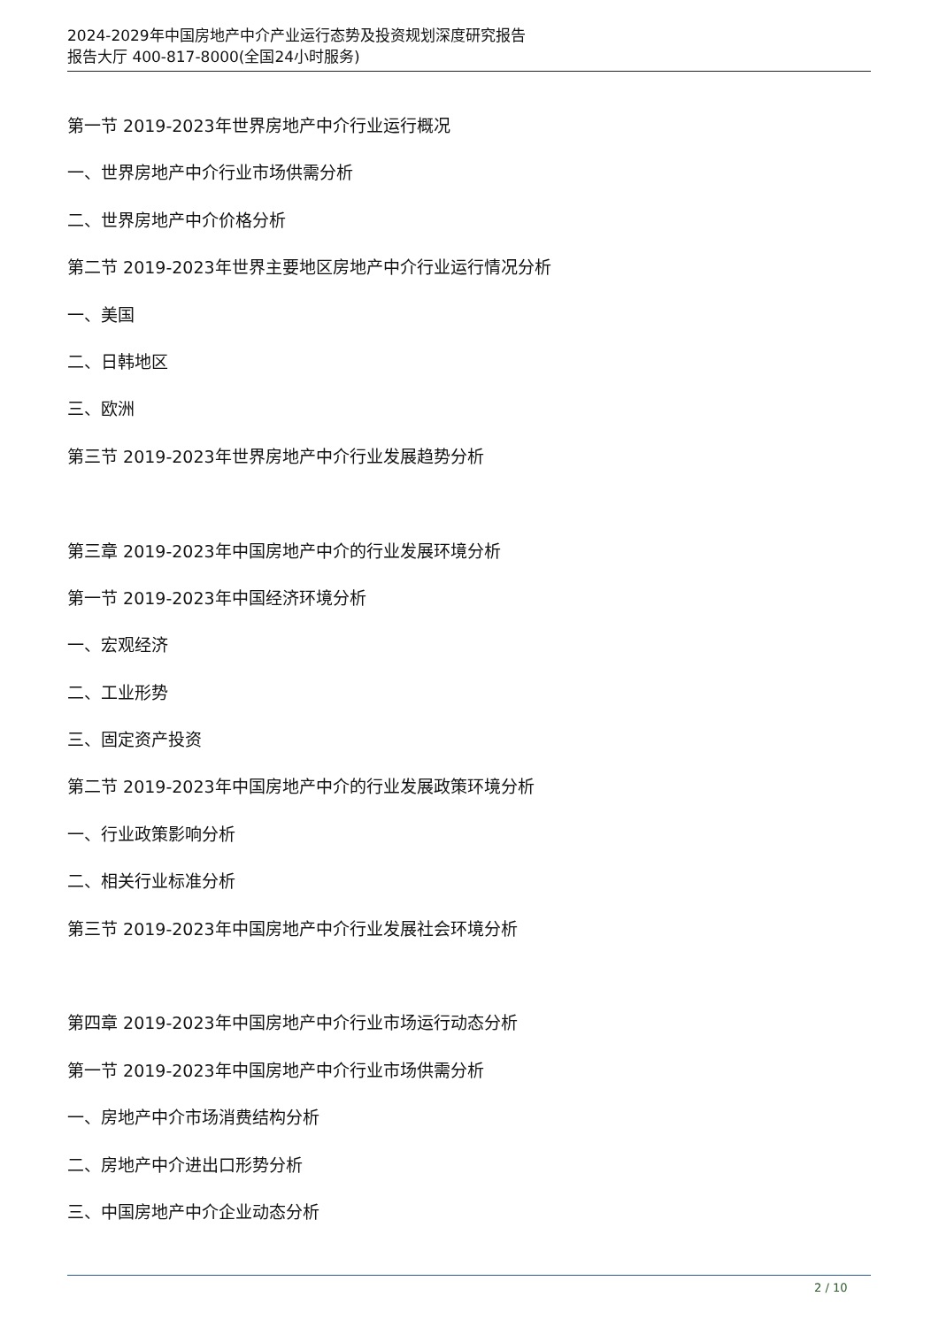2024-2029年中国房地产中介产业运行态势及投资规划深度研究报告
报告大厅 400-817-8000(全国24小时服务)
第一节 2019-2023年世界房地产中介行业运行概况
一、世界房地产中介行业市场供需分析
二、世界房地产中介价格分析
第二节 2019-2023年世界主要地区房地产中介行业运行情况分析
一、美国
二、日韩地区
三、欧洲
第三节 2019-2023年世界房地产中介行业发展趋势分析
第三章 2019-2023年中国房地产中介的行业发展环境分析
第一节 2019-2023年中国经济环境分析
一、宏观经济
二、工业形势
三、固定资产投资
第二节 2019-2023年中国房地产中介的行业发展政策环境分析
一、行业政策影响分析
二、相关行业标准分析
第三节 2019-2023年中国房地产中介行业发展社会环境分析
第四章 2019-2023年中国房地产中介行业市场运行动态分析
第一节 2019-2023年中国房地产中介行业市场供需分析
一、房地产中介市场消费结构分析
二、房地产中介进出口形势分析
三、中国房地产中介企业动态分析
2 / 10